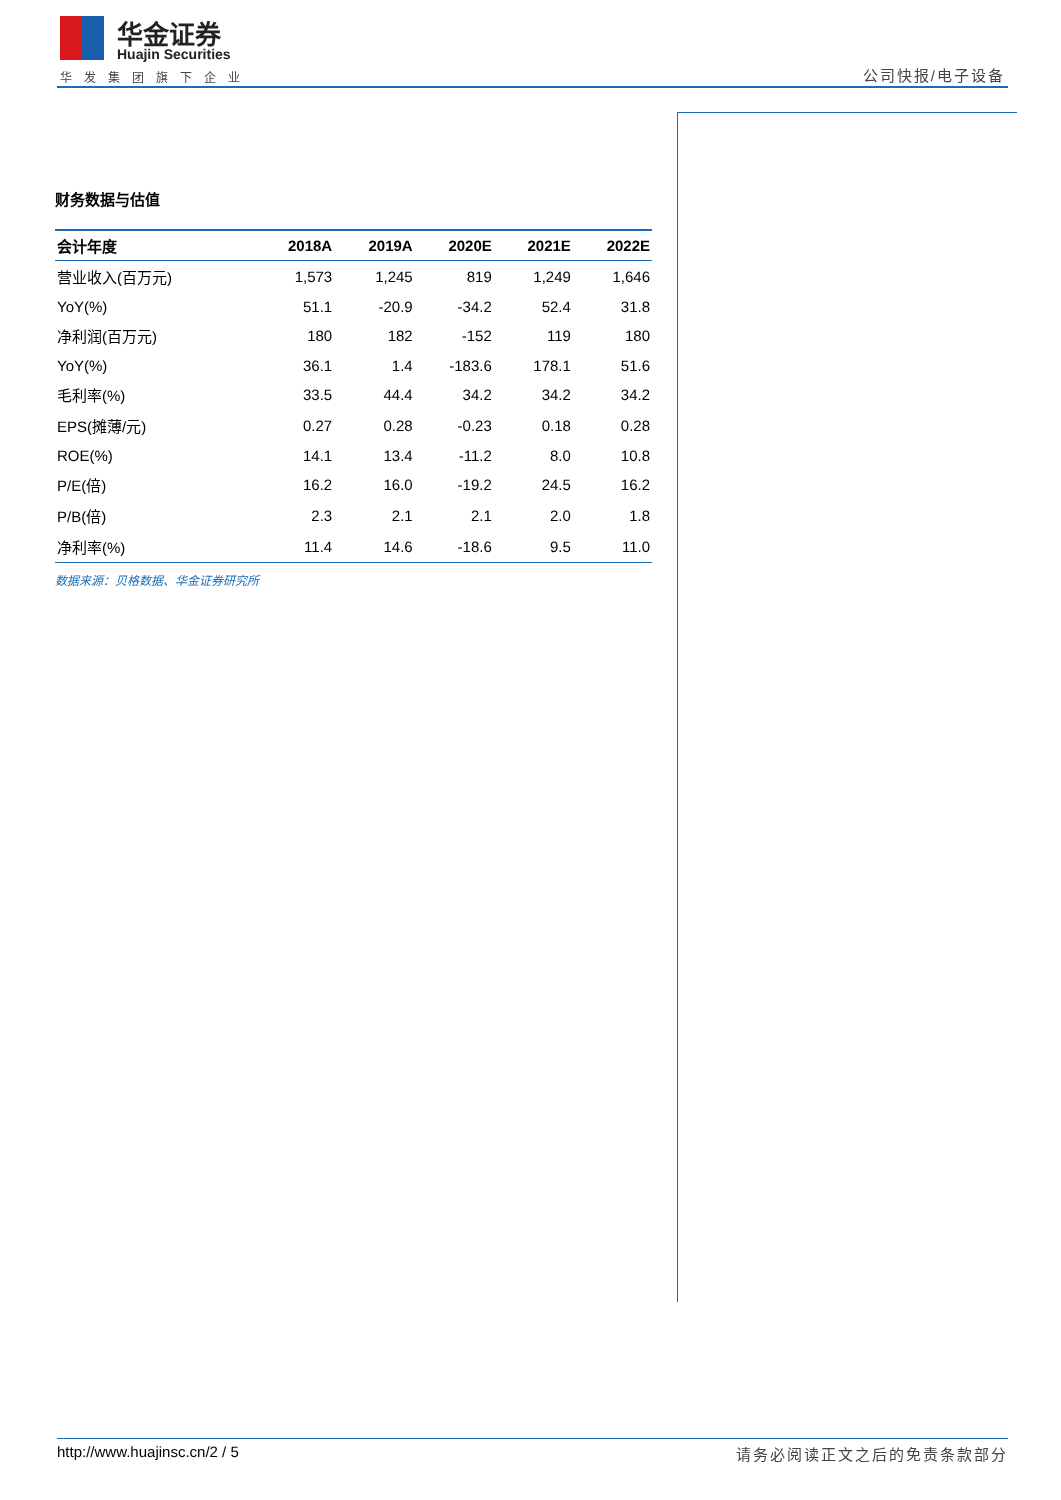华金证券
Huajin Securities
华发集团旗下企业 公司快报/电子设备
财务数据与估值
| 会计年度 | 2018A | 2019A | 2020E | 2021E | 2022E |
| --- | --- | --- | --- | --- | --- |
| 营业收入(百万元) | 1,573 | 1,245 | 819 | 1,249 | 1,646 |
| YoY(%) | 51.1 | -20.9 | -34.2 | 52.4 | 31.8 |
| 净利润(百万元) | 180 | 182 | -152 | 119 | 180 |
| YoY(%) | 36.1 | 1.4 | -183.6 | 178.1 | 51.6 |
| 毛利率(%) | 33.5 | 44.4 | 34.2 | 34.2 | 34.2 |
| EPS(摊薄/元) | 0.27 | 0.28 | -0.23 | 0.18 | 0.28 |
| ROE(%) | 14.1 | 13.4 | -11.2 | 8.0 | 10.8 |
| P/E(倍) | 16.2 | 16.0 | -19.2 | 24.5 | 16.2 |
| P/B(倍) | 2.3 | 2.1 | 2.1 | 2.0 | 1.8 |
| 净利率(%) | 11.4 | 14.6 | -18.6 | 9.5 | 11.0 |
数据来源：贝格数据、华金证券研究所
http://www.huajinsc.cn/2 / 5 请务必阅读正文之后的免责条款部分